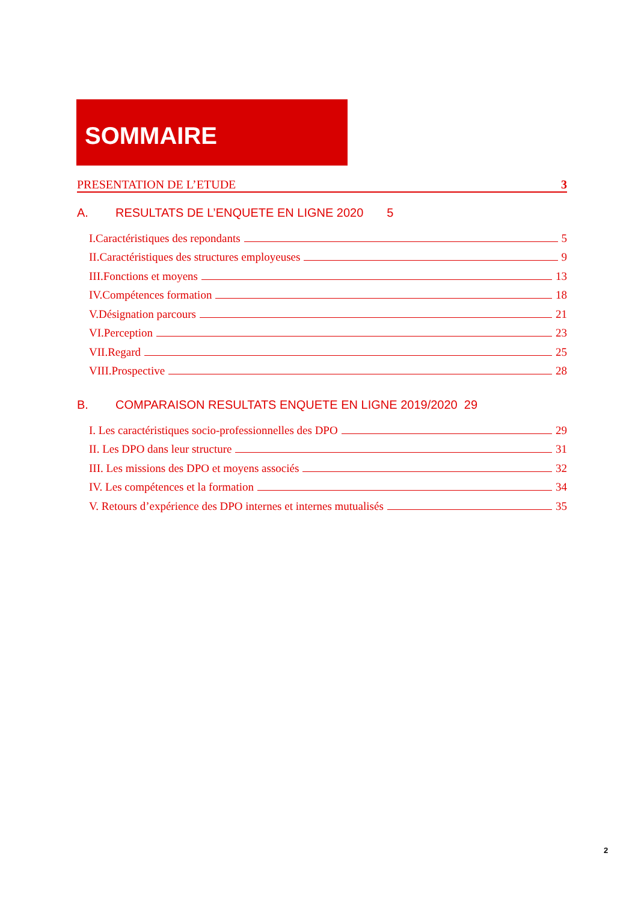SOMMAIRE
PRESENTATION DE L’ETUDE 3
A. RESULTATS DE L’ENQUETE EN LIGNE 2020 5
I.Caractéristiques des repondants 5
II.Caractéristiques des structures employeuses 9
III.Fonctions et moyens 13
IV.Compétences formation 18
V.Désignation parcours 21
VI.Perception 23
VII.Regard 25
VIII.Prospective 28
B. COMPARAISON RESULTATS ENQUETE EN LIGNE 2019/2020 29
I. Les caractéristiques socio-professionnelles des DPO 29
II. Les DPO dans leur structure 31
III. Les missions des DPO et moyens associés 32
IV. Les compétences et la formation 34
V. Retours d’expérience des DPO internes et internes mutualisés 35
2